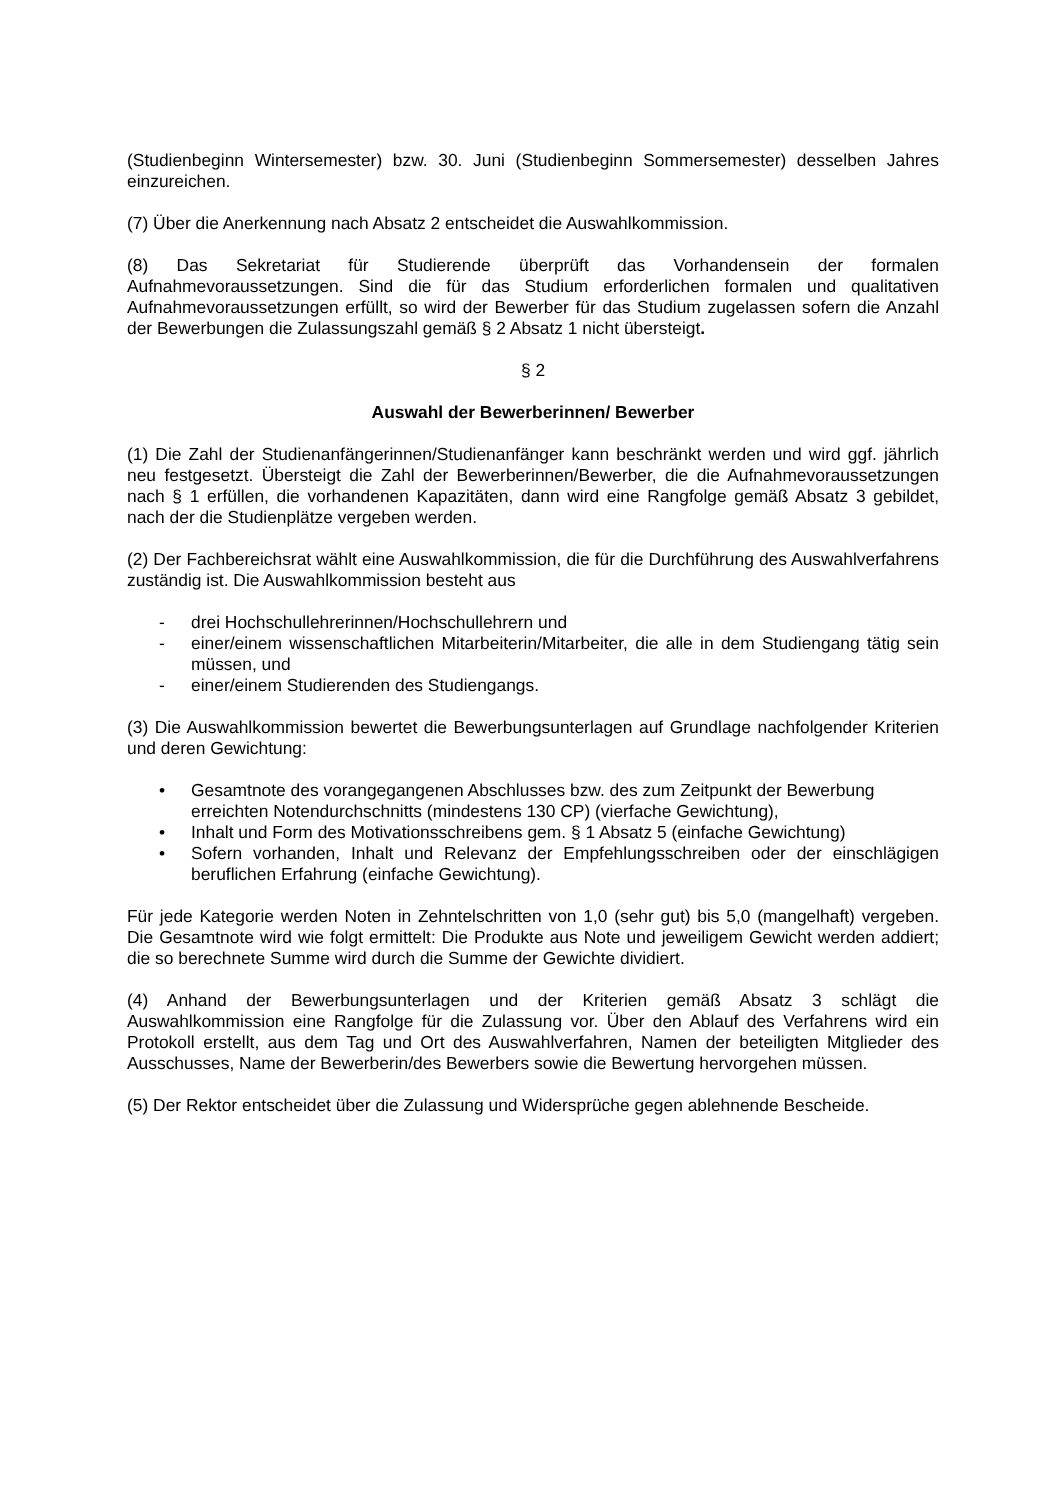(Studienbeginn Wintersemester) bzw. 30. Juni (Studienbeginn Sommersemester) desselben Jahres einzureichen.
(7) Über die Anerkennung nach Absatz 2 entscheidet die Auswahlkommission.
(8) Das Sekretariat für Studierende überprüft das Vorhandensein der formalen Aufnahmevoraussetzungen. Sind die für das Studium erforderlichen formalen und qualitativen Aufnahmevoraussetzungen erfüllt, so wird der Bewerber für das Studium zugelassen sofern die Anzahl der Bewerbungen die Zulassungszahl gemäß § 2 Absatz 1 nicht übersteigt.
§ 2
Auswahl der Bewerberinnen/ Bewerber
(1) Die Zahl der Studienanfängerinnen/Studienanfänger kann beschränkt werden und wird ggf. jährlich neu festgesetzt. Übersteigt die Zahl der Bewerberinnen/Bewerber, die die Aufnahmevoraussetzungen nach § 1 erfüllen, die vorhandenen Kapazitäten, dann wird eine Rangfolge gemäß Absatz 3 gebildet, nach der die Studienplätze vergeben werden.
(2) Der Fachbereichsrat wählt eine Auswahlkommission, die für die Durchführung des Auswahlverfahrens zuständig ist. Die Auswahlkommission besteht aus
- drei Hochschullehrerinnen/Hochschullehrern und
- einer/einem wissenschaftlichen Mitarbeiterin/Mitarbeiter, die alle in dem Studiengang tätig sein müssen, und
- einer/einem Studierenden des Studiengangs.
(3) Die Auswahlkommission bewertet die Bewerbungsunterlagen auf Grundlage nachfolgender Kriterien und deren Gewichtung:
• Gesamtnote des vorangegangenen Abschlusses bzw. des zum Zeitpunkt der Bewerbung erreichten Notendurchschnitts (mindestens 130 CP) (vierfache Gewichtung),
• Inhalt und Form des Motivationsschreibens gem. § 1 Absatz 5 (einfache Gewichtung)
• Sofern vorhanden, Inhalt und Relevanz der Empfehlungsschreiben oder der einschlägigen beruflichen Erfahrung (einfache Gewichtung).
Für jede Kategorie werden Noten in Zehntelschritten von 1,0 (sehr gut) bis 5,0 (mangelhaft) vergeben. Die Gesamtnote wird wie folgt ermittelt: Die Produkte aus Note und jeweiligem Gewicht werden addiert; die so berechnete Summe wird durch die Summe der Gewichte dividiert.
(4) Anhand der Bewerbungsunterlagen und der Kriterien gemäß Absatz 3 schlägt die Auswahlkommission eine Rangfolge für die Zulassung vor. Über den Ablauf des Verfahrens wird ein Protokoll erstellt, aus dem Tag und Ort des Auswahlverfahren, Namen der beteiligten Mitglieder des Ausschusses, Name der Bewerberin/des Bewerbers sowie die Bewertung hervorgehen müssen.
(5) Der Rektor entscheidet über die Zulassung und Widersprüche gegen ablehnende Bescheide.